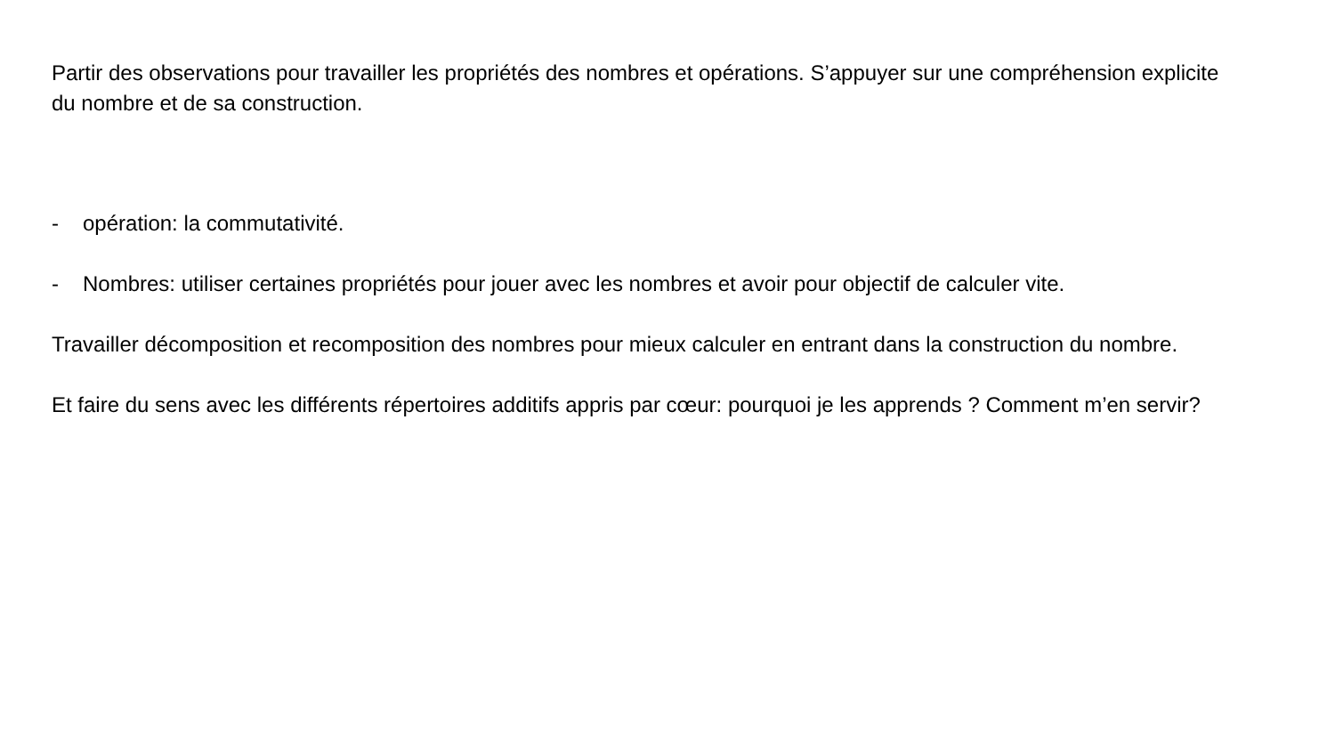Partir des observations pour travailler les propriétés des nombres et opérations. S’appuyer sur une compréhension explicite du nombre et de sa construction.
- opération: la commutativité.
- Nombres: utiliser certaines propriétés pour jouer avec les nombres et avoir pour objectif de calculer vite.
Travailler décomposition et recomposition des nombres pour mieux calculer en entrant dans la construction du nombre.
Et faire du sens avec les différents répertoires additifs appris par cœur: pourquoi je les apprends ? Comment m’en servir?